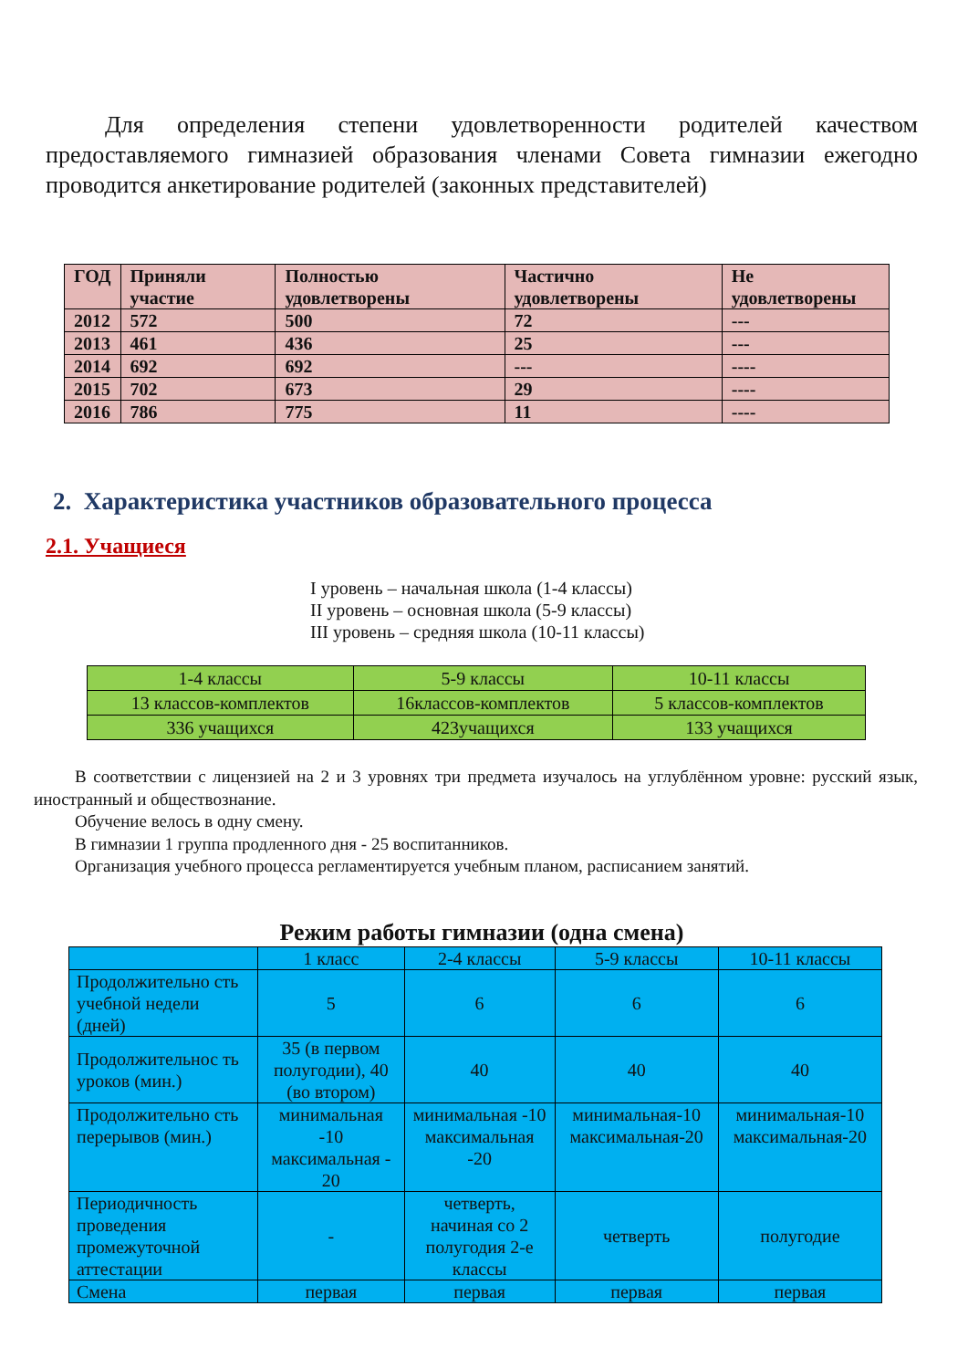Для определения степени удовлетворенности родителей качеством предоставляемого гимназией образования членами Совета гимназии ежегодно проводится анкетирование родителей (законных представителей)
| ГОД | Приняли участие | Полностью удовлетворены | Частично удовлетворены | Не удовлетворены |
| --- | --- | --- | --- | --- |
| 2012 | 572 | 500 | 72 | --- |
| 2013 | 461 | 436 | 25 | --- |
| 2014 | 692 | 692 | --- | ---- |
| 2015 | 702 | 673 | 29 | ---- |
| 2016 | 786 | 775 | 11 | ---- |
2. Характеристика участников образовательного процесса
2.1. Учащиеся
I уровень – начальная школа (1-4 классы)
II уровень – основная школа (5-9 классы)
III уровень – средняя школа (10-11 классы)
| 1-4 классы | 5-9 классы | 10-11 классы |
| 13 классов-комплектов | 16классов-комплектов | 5 классов-комплектов |
| 336 учащихся | 423учащихся | 133 учащихся |
В соответствии с лицензией на 2 и 3 уровнях три предмета изучалось на углублённом уровне: русский язык, иностранный и обществознание.
Обучение велось в одну смену.
В гимназии 1 группа продленного дня - 25 воспитанников.
Организация учебного процесса регламентируется учебным планом, расписанием занятий.
Режим работы гимназии (одна смена)
| | 1 класс | 2-4 классы | 5-9 классы | 10-11 классы |
| Продолжительно сть учебной недели (дней) | 5 | 6 | 6 | 6 |
| Продолжительнос ть уроков (мин.) | 35 (в первом полугодии), 40 (во втором) | 40 | 40 | 40 |
| Продолжительно сть перерывов (мин.) | минимальная -10 максимальная - 20 | минимальная -10 максимальная -20 | минимальная-10 максимальная-20 | минимальная-10 максимальная-20 |
| Периодичность проведения промежуточной аттестации | - | четверть, начиная со 2 полугодия 2-е классы | четверть | полугодие |
| Смена | первая | первая | первая | первая |